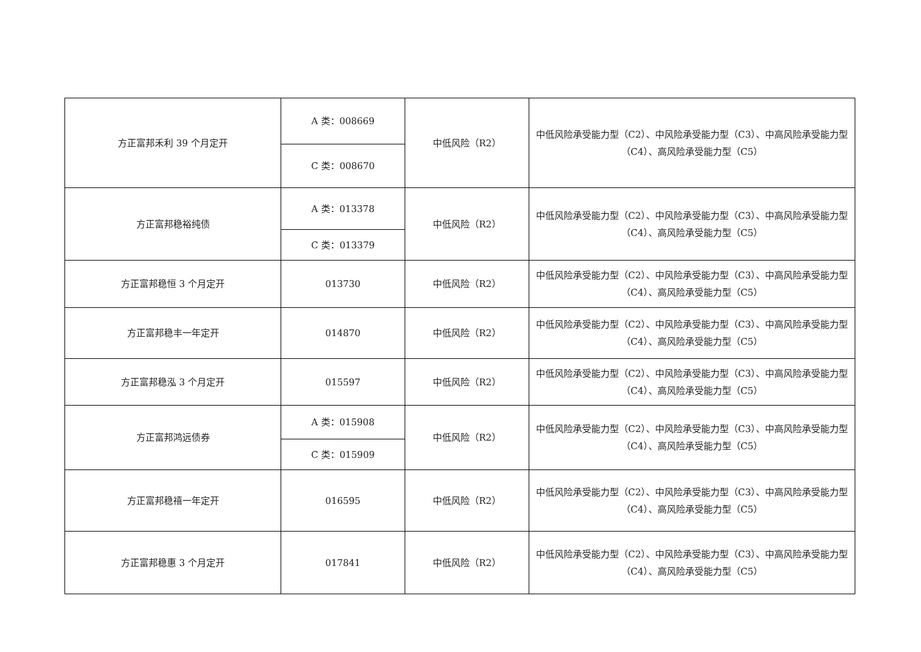| 方正富邦禾利 39 个月定开 | A 类：008669 | 中低风险（R2） | 中低风险承受能力型（C2）、中风险承受能力型（C3）、中高风险承受能力型（C4）、高风险承受能力型（C5） |
| | C 类：008670 | | |
| 方正富邦稳裕纯债 | A 类：013378 | 中低风险（R2） | 中低风险承受能力型（C2）、中风险承受能力型（C3）、中高风险承受能力型（C4）、高风险承受能力型（C5） |
| | C 类：013379 | | |
| 方正富邦稳恒 3 个月定开 | 013730 | 中低风险（R2） | 中低风险承受能力型（C2）、中风险承受能力型（C3）、中高风险承受能力型（C4）、高风险承受能力型（C5） |
| 方正富邦稳丰一年定开 | 014870 | 中低风险（R2） | 中低风险承受能力型（C2）、中风险承受能力型（C3）、中高风险承受能力型（C4）、高风险承受能力型（C5） |
| 方正富邦稳泓 3 个月定开 | 015597 | 中低风险（R2） | 中低风险承受能力型（C2）、中风险承受能力型（C3）、中高风险承受能力型（C4）、高风险承受能力型（C5） |
| 方正富邦鸿远债券 | A 类：015908 | 中低风险（R2） | 中低风险承受能力型（C2）、中风险承受能力型（C3）、中高风险承受能力型（C4）、高风险承受能力型（C5） |
| | C 类：015909 | | |
| 方正富邦稳禧一年定开 | 016595 | 中低风险（R2） | 中低风险承受能力型（C2）、中风险承受能力型（C3）、中高风险承受能力型（C4）、高风险承受能力型（C5） |
| 方正富邦稳惠 3 个月定开 | 017841 | 中低风险（R2） | 中低风险承受能力型（C2）、中风险承受能力型（C3）、中高风险承受能力型（C4）、高风险承受能力型（C5） |